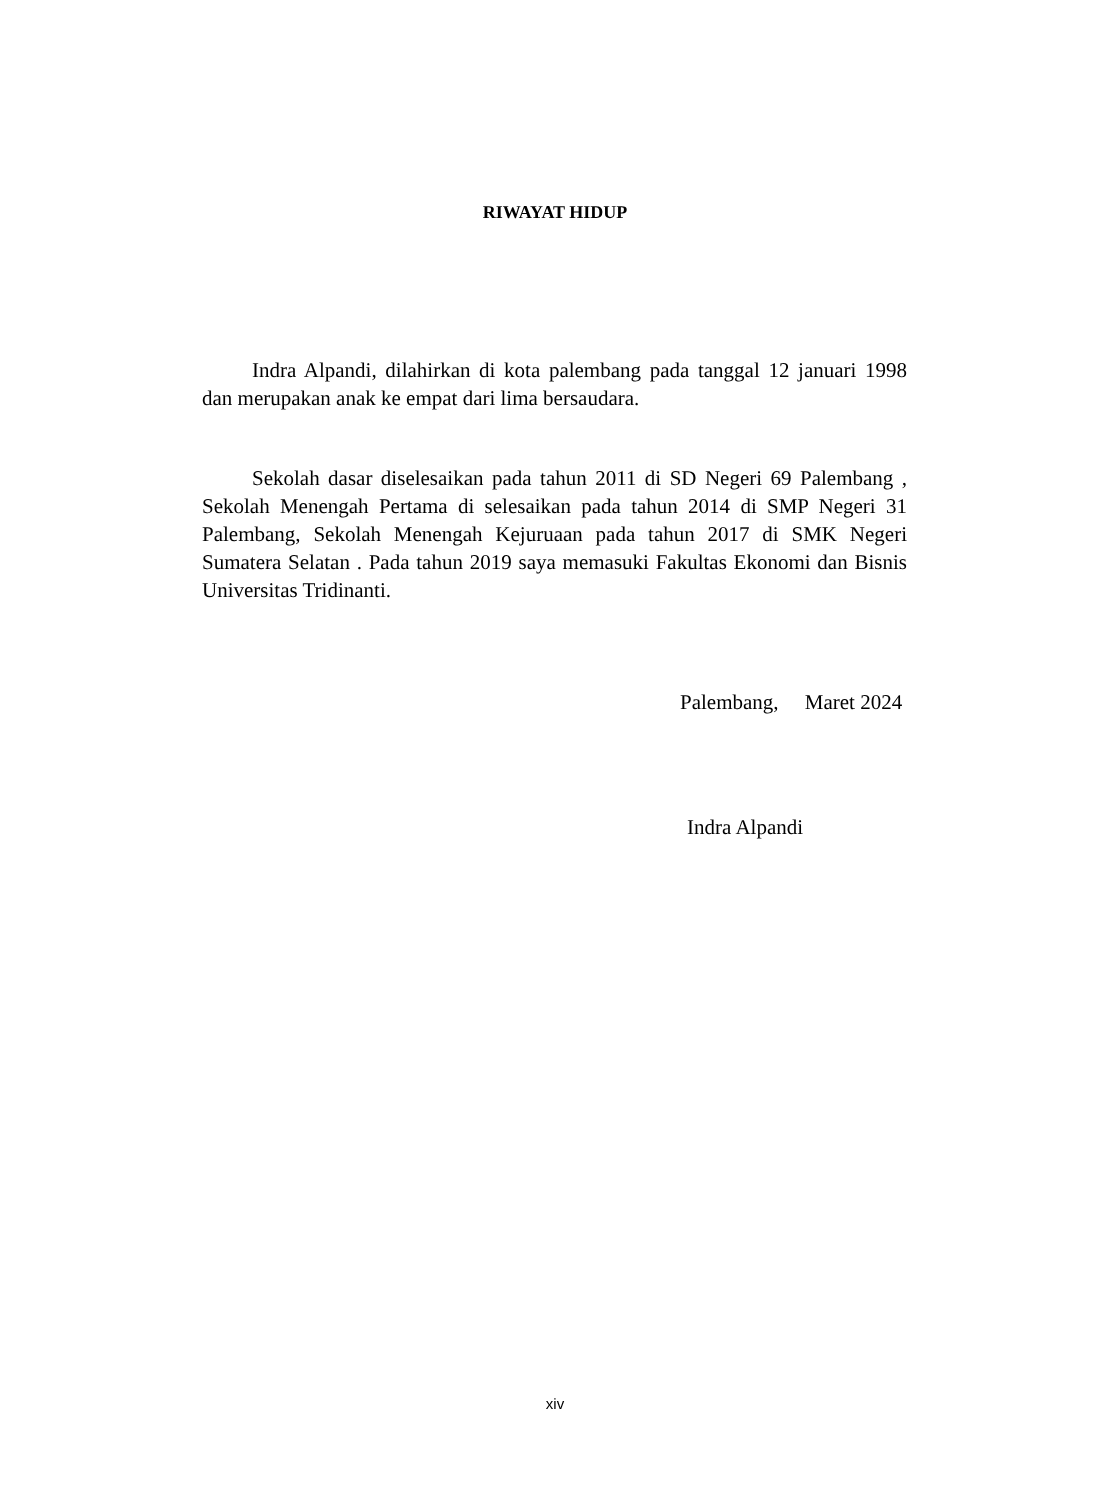RIWAYAT HIDUP
Indra Alpandi, dilahirkan di kota palembang pada tanggal 12 januari 1998 dan merupakan anak ke empat dari lima bersaudara.
Sekolah dasar diselesaikan pada tahun 2011 di SD Negeri 69 Palembang , Sekolah Menengah Pertama di selesaikan pada tahun 2014 di SMP Negeri 31 Palembang, Sekolah Menengah Kejuruaan pada tahun 2017 di SMK Negeri Sumatera Selatan . Pada tahun 2019 saya memasuki Fakultas Ekonomi dan Bisnis Universitas Tridinanti.
Palembang, Maret 2024
Indra Alpandi
xiv